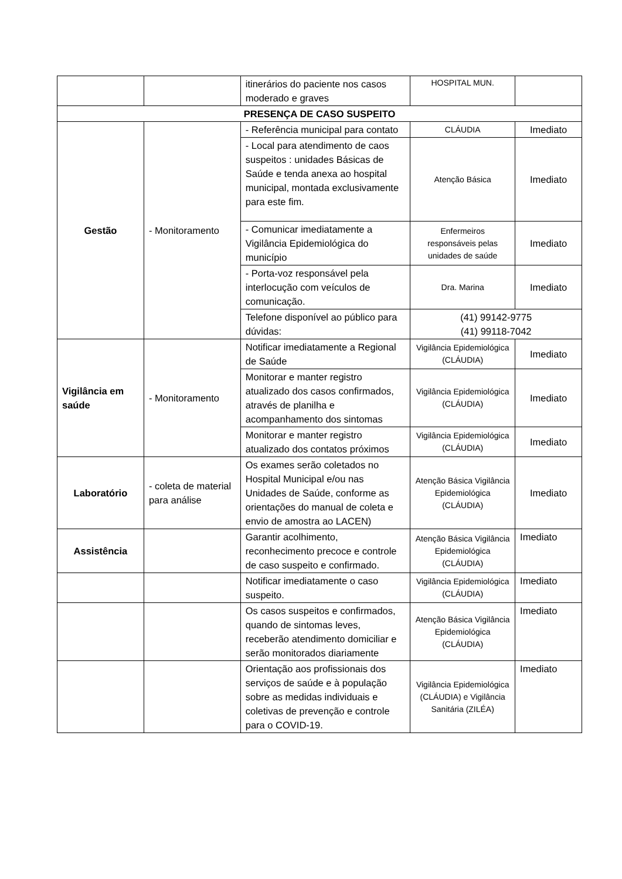| | | itinerários do paciente nos casos moderado e graves | HOSPITAL MUN. | |
| PRESENÇA DE CASO SUSPEITO | | | | |
| Gestão | - Monitoramento | - Referência municipal para contato | CLÁUDIA | Imediato |
| | | - Local para atendimento de caos suspeitos : unidades Básicas de Saúde e tenda anexa ao hospital municipal, montada exclusivamente para este fim. | Atenção Básica | Imediato |
| | | - Comunicar imediatamente a Vigilância Epidemiológica do município | Enfermeiros responsáveis pelas unidades de saúde | Imediato |
| | | - Porta-voz responsável pela interlocução com veículos de comunicação. | Dra. Marina | Imediato |
| | | Telefone disponível ao público para dúvidas: | (41) 99142-9775 (41) 99118-7042 | |
| Vigilância em saúde | - Monitoramento | Notificar imediatamente a Regional de Saúde | Vigilância Epidemiológica (CLÁUDIA) | Imediato |
| | | Monitorar e manter registro atualizado dos casos confirmados, através de planilha e acompanhamento dos sintomas | Vigilância Epidemiológica (CLÁUDIA) | Imediato |
| | | Monitorar e manter registro atualizado dos contatos próximos | Vigilância Epidemiológica (CLÁUDIA) | Imediato |
| Laboratório | - coleta de material para análise | Os exames serão coletados no Hospital Municipal e/ou nas Unidades de Saúde, conforme as orientações do manual de coleta e envio de amostra ao LACEN) | Atenção Básica Vigilância Epidemiológica (CLÁUDIA) | Imediato |
| Assistência | | Garantir acolhimento, reconhecimento precoce e controle de caso suspeito e confirmado. | Atenção Básica Vigilância Epidemiológica (CLÁUDIA) | Imediato |
| | | Notificar imediatamente o caso suspeito. | Vigilância Epidemiológica (CLÁUDIA) | Imediato |
| | | Os casos suspeitos e confirmados, quando de sintomas leves, receberão atendimento domiciliar e serão monitorados diariamente | Atenção Básica Vigilância Epidemiológica (CLÁUDIA) | Imediato |
| | | Orientação aos profissionais dos serviços de saúde e à população sobre as medidas individuais e coletivas de prevenção e controle para o COVID-19. | Vigilância Epidemiológica (CLÁUDIA) e Vigilância Sanitária (ZILÉA) | Imediato |